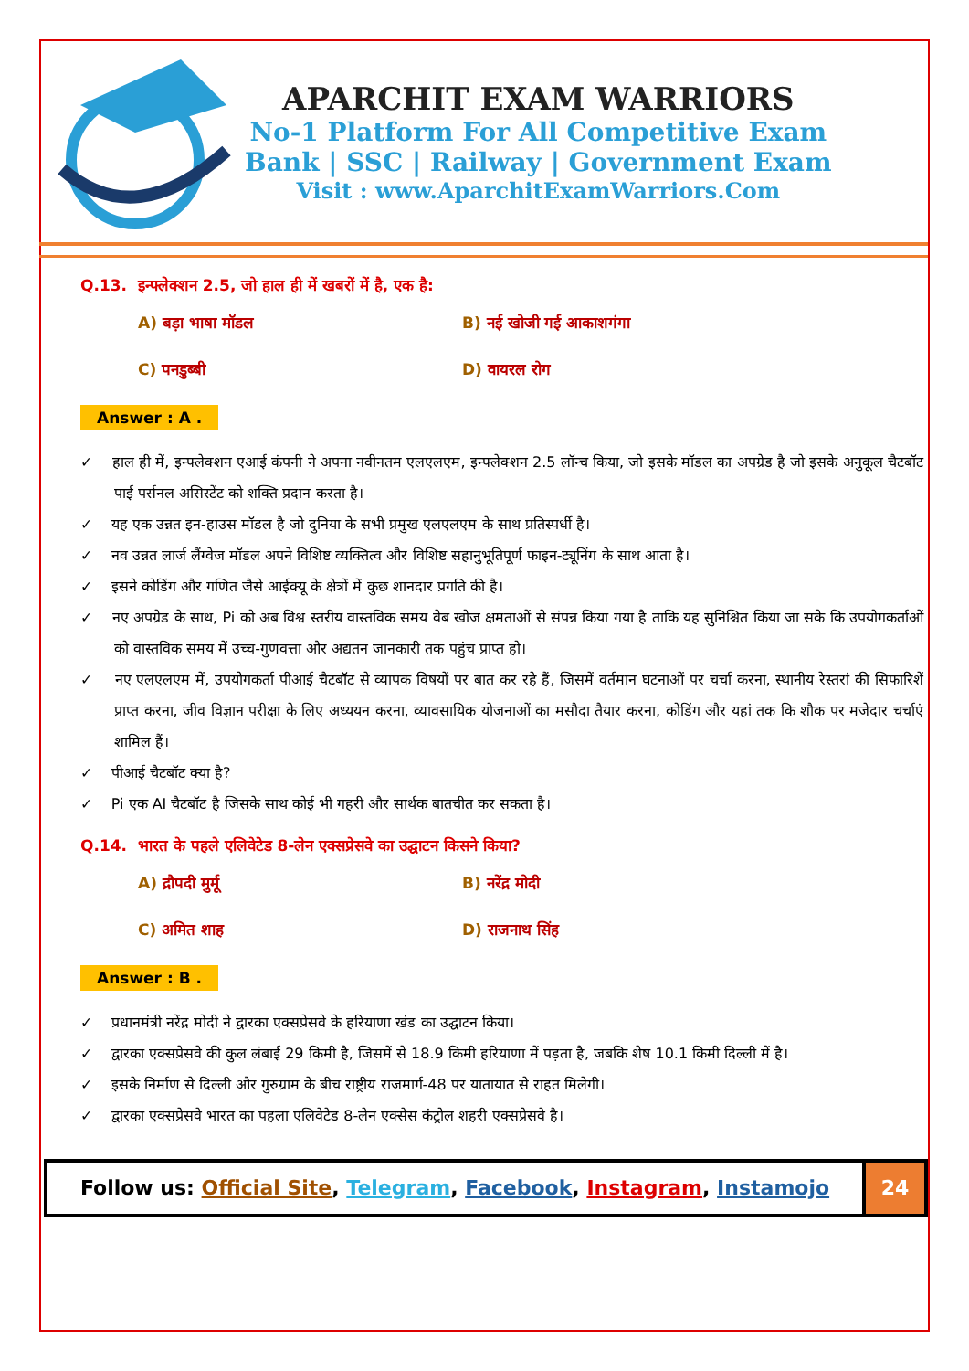APARCHIT EXAM WARRIORS
No-1 Platform For All Competitive Exam
Bank | SSC | Railway | Government Exam
Visit : www.AparchitExamWarriors.Com
Q.13. इन्फ्लेक्शन 2.5, जो हाल ही में खबरों में है, एक है:
A) बड़ा भाषा मॉडल
B) नई खोजी गई आकाशगंगा
C) पनडुब्बी
D) वायरल रोग
Answer : A .
✓ हाल ही में, इन्फ्लेक्शन एआई कंपनी ने अपना नवीनतम एलएलएम, इन्फ्लेक्शन 2.5 लॉन्च किया, जो इसके मॉडल का अपग्रेड है जो इसके अनुकूल चैटबॉट पाई पर्सनल असिस्टेंट को शक्ति प्रदान करता है।
✓ यह एक उन्नत इन-हाउस मॉडल है जो दुनिया के सभी प्रमुख एलएलएम के साथ प्रतिस्पर्धी है।
✓ नव उन्नत लार्ज लैंग्वेज मॉडल अपने विशिष्ट व्यक्तित्व और विशिष्ट सहानुभूतिपूर्ण फाइन-ट्यूनिंग के साथ आता है।
✓ इसने कोडिंग और गणित जैसे आईक्यू के क्षेत्रों में कुछ शानदार प्रगति की है।
✓ नए अपग्रेड के साथ, Pi को अब विश्व स्तरीय वास्तविक समय वेब खोज क्षमताओं से संपन्न किया गया है ताकि यह सुनिश्चित किया जा सके कि उपयोगकर्ताओं को वास्तविक समय में उच्च-गुणवत्ता और अद्यतन जानकारी तक पहुंच प्राप्त हो।
✓ नए एलएलएम में, उपयोगकर्ता पीआई चैटबॉट से व्यापक विषयों पर बात कर रहे हैं, जिसमें वर्तमान घटनाओं पर चर्चा करना, स्थानीय रेस्तरां की सिफारिशें प्राप्त करना, जीव विज्ञान परीक्षा के लिए अध्ययन करना, व्यावसायिक योजनाओं का मसौदा तैयार करना, कोडिंग और यहां तक कि शौक पर मजेदार चर्चाएं शामिल हैं।
✓ पीआई चैटबॉट क्या है?
✓ Pi एक AI चैटबॉट है जिसके साथ कोई भी गहरी और सार्थक बातचीत कर सकता है।
Q.14. भारत के पहले एलिवेटेड 8-लेन एक्सप्रेसवे का उद्घाटन किसने किया?
A) द्रौपदी मुर्मू
B) नरेंद्र मोदी
C) अमित शाह
D) राजनाथ सिंह
Answer : B .
✓ प्रधानमंत्री नरेंद्र मोदी ने द्वारका एक्सप्रेसवे के हरियाणा खंड का उद्घाटन किया।
✓ द्वारका एक्सप्रेसवे की कुल लंबाई 29 किमी है, जिसमें से 18.9 किमी हरियाणा में पड़ता है, जबकि शेष 10.1 किमी दिल्ली में है।
✓ इसके निर्माण से दिल्ली और गुरुग्राम के बीच राष्ट्रीय राजमार्ग-48 पर यातायात से राहत मिलेगी।
✓ द्वारका एक्सप्रेसवे भारत का पहला एलिवेटेड 8-लेन एक्सेस कंट्रोल शहरी एक्सप्रेसवे है।
Follow us: Official Site, Telegram, Facebook, Instagram, Instamojo
24